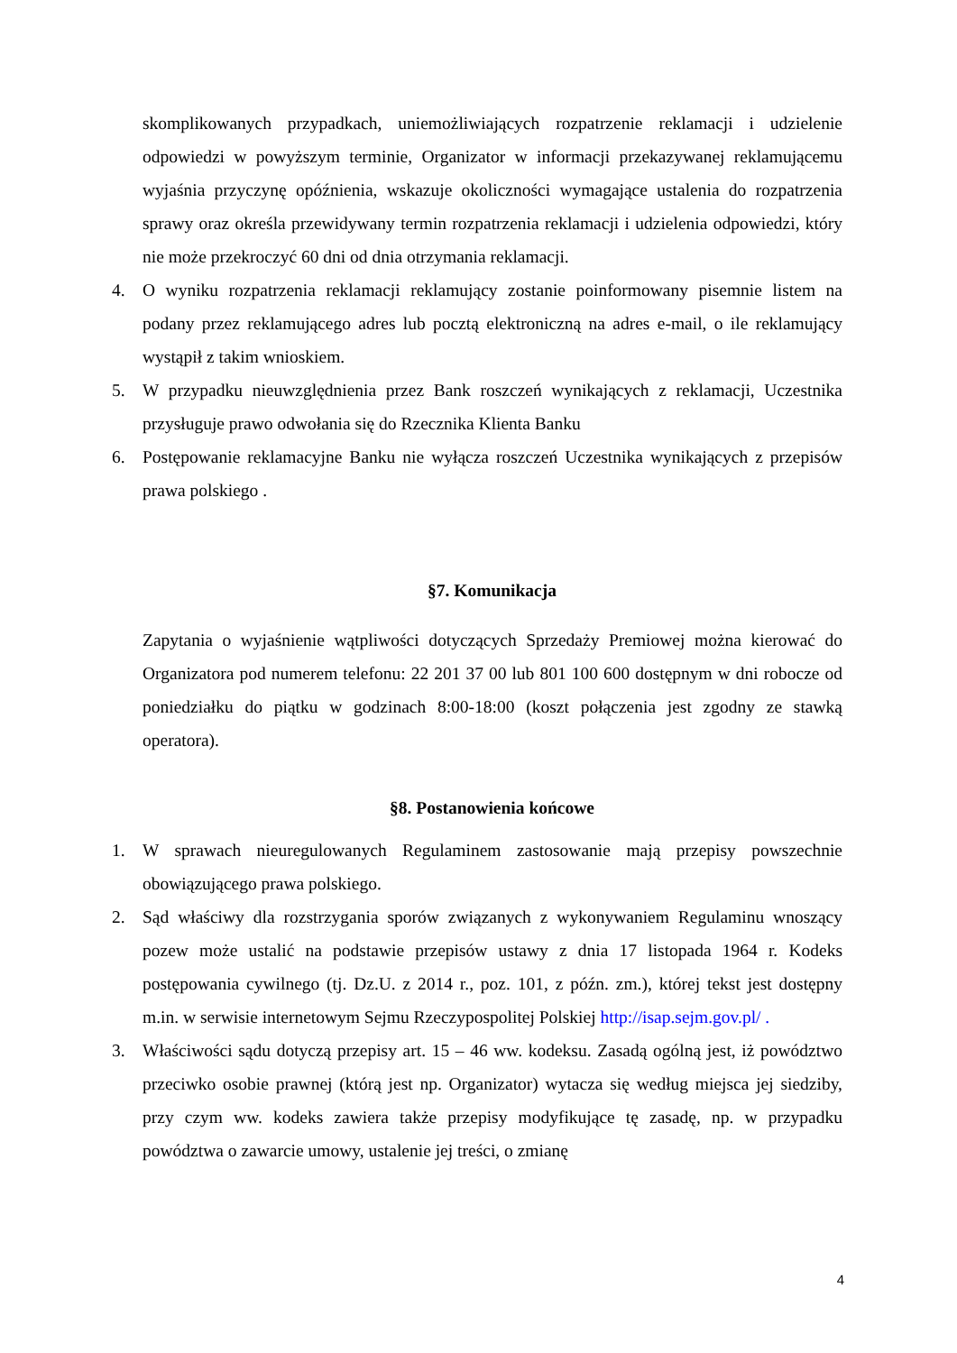skomplikowanych przypadkach, uniemożliwiających rozpatrzenie reklamacji i udzielenie odpowiedzi w powyższym terminie, Organizator w informacji przekazywanej reklamującemu wyjaśnia przyczynę opóźnienia, wskazuje okoliczności wymagające ustalenia do rozpatrzenia sprawy oraz określa przewidywany termin rozpatrzenia reklamacji i udzielenia odpowiedzi, który nie może przekroczyć 60 dni od dnia otrzymania reklamacji.
4. O wyniku rozpatrzenia reklamacji reklamujący zostanie poinformowany pisemnie listem na podany przez reklamującego adres lub pocztą elektroniczną na adres e-mail, o ile reklamujący wystąpił z takim wnioskiem.
5. W przypadku nieuwzględnienia przez Bank roszczeń wynikających z reklamacji, Uczestnika przysługuje prawo odwołania się do Rzecznika Klienta Banku
6. Postępowanie reklamacyjne Banku nie wyłącza roszczeń Uczestnika wynikających z przepisów prawa polskiego .
§7. Komunikacja
Zapytania o wyjaśnienie wątpliwości dotyczących Sprzedaży Premiowej można kierować do Organizatora pod numerem telefonu: 22 201 37 00 lub 801 100 600 dostępnym w dni robocze od poniedziałku do piątku w godzinach 8:00-18:00 (koszt połączenia jest zgodny ze stawką operatora).
§8. Postanowienia końcowe
1. W sprawach nieuregulowanych Regulaminem zastosowanie mają przepisy powszechnie obowiązującego prawa polskiego.
2. Sąd właściwy dla rozstrzygania sporów związanych z wykonywaniem Regulaminu wnoszący pozew może ustalić na podstawie przepisów ustawy z dnia 17 listopada 1964 r. Kodeks postępowania cywilnego (tj. Dz.U. z 2014 r., poz. 101, z późn. zm.), której tekst jest dostępny m.in. w serwisie internetowym Sejmu Rzeczypospolitej Polskiej http://isap.sejm.gov.pl/ .
3. Właściwości sądu dotyczą przepisy art. 15 – 46 ww. kodeksu. Zasadą ogólną jest, iż powództwo przeciwko osobie prawnej (którą jest np. Organizator) wytacza się według miejsca jej siedziby, przy czym ww. kodeks zawiera także przepisy modyfikujące tę zasadę, np. w przypadku powództwa o zawarcie umowy, ustalenie jej treści, o zmianę
4